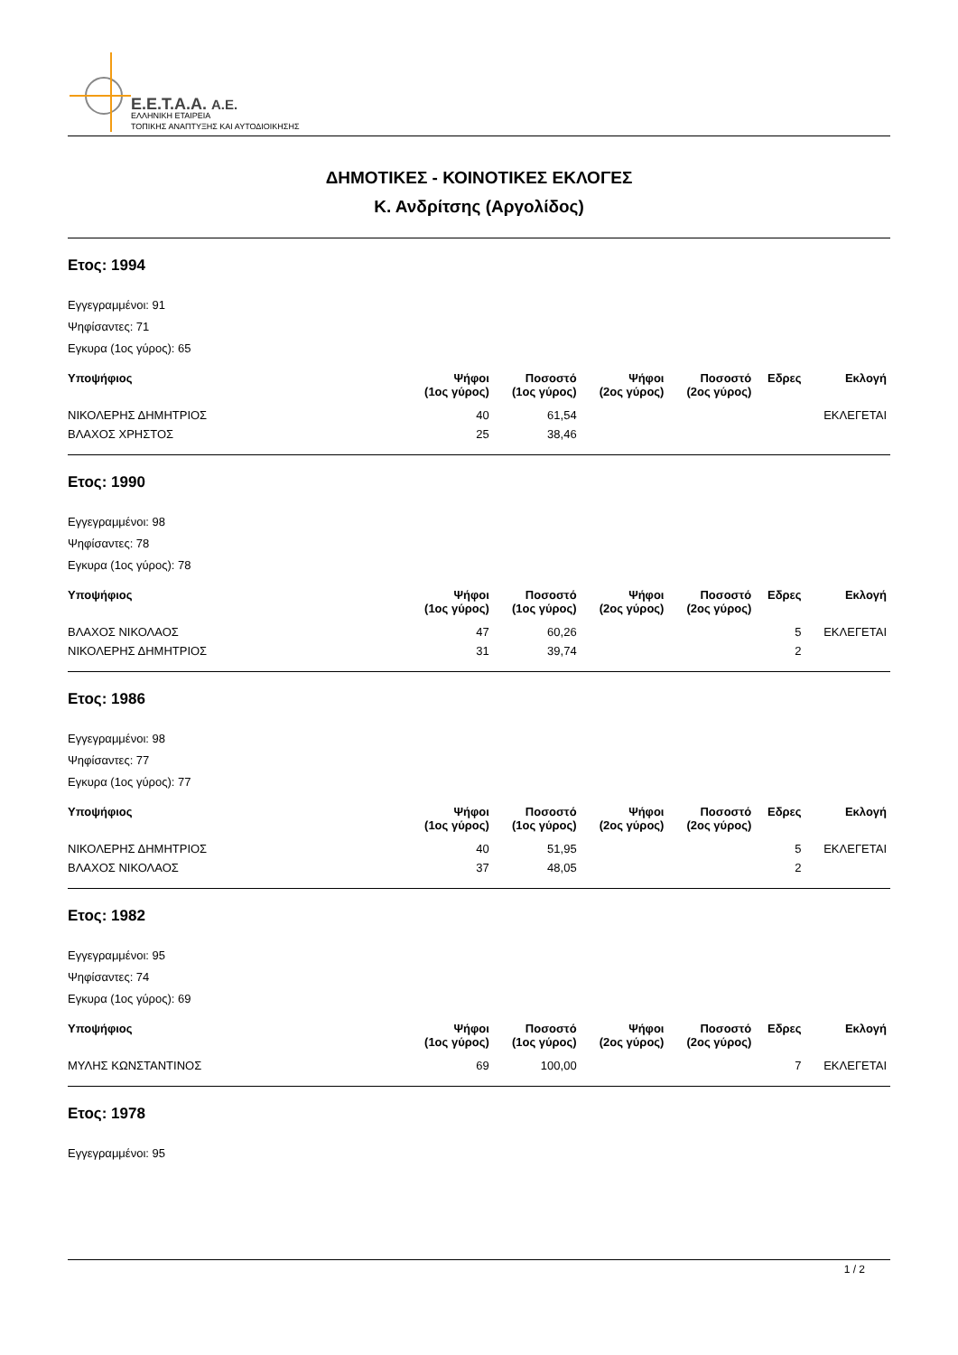E.E.T.A.A. A.E.
ΕΛΛΗΝΙΚΗ ΕΤΑΙΡΕΙΑ
ΤΟΠΙΚΗΣ ΑΝΑΠΤΥΞΗΣ ΚΑΙ ΑΥΤΟΔΙΟΙΚΗΣΗΣ
ΔΗΜΟΤΙΚΕΣ - ΚΟΙΝΟΤΙΚΕΣ ΕΚΛΟΓΕΣ
Κ. Ανδρίτσης (Αργολίδος)
Ετος: 1994
Εγγεγραμμένοι: 91
Ψηφίσαντες: 71
Εγκυρα (1ος γύρος): 65
| Υποψήφιος | Ψήφοι (1ος γύρος) | Ποσοστό (1ος γύρος) | Ψήφοι (2ος γύρος) | Ποσοστό (2ος γύρος) | Εδρες | Εκλογή |
| --- | --- | --- | --- | --- | --- | --- |
| ΝΙΚΟΛΕΡΗΣ ΔΗΜΗΤΡΙΟΣ | 40 | 61,54 | | | | ΕΚΛΕΓΕΤΑΙ |
| ΒΛΑΧΟΣ ΧΡΗΣΤΟΣ | 25 | 38,46 | | | | |
Ετος: 1990
Εγγεγραμμένοι: 98
Ψηφίσαντες: 78
Εγκυρα (1ος γύρος): 78
| Υποψήφιος | Ψήφοι (1ος γύρος) | Ποσοστό (1ος γύρος) | Ψήφοι (2ος γύρος) | Ποσοστό (2ος γύρος) | Εδρες | Εκλογή |
| --- | --- | --- | --- | --- | --- | --- |
| ΒΛΑΧΟΣ ΝΙΚΟΛΑΟΣ | 47 | 60,26 | | | 5 | ΕΚΛΕΓΕΤΑΙ |
| ΝΙΚΟΛΕΡΗΣ ΔΗΜΗΤΡΙΟΣ | 31 | 39,74 | | | 2 | |
Ετος: 1986
Εγγεγραμμένοι: 98
Ψηφίσαντες: 77
Εγκυρα (1ος γύρος): 77
| Υποψήφιος | Ψήφοι (1ος γύρος) | Ποσοστό (1ος γύρος) | Ψήφοι (2ος γύρος) | Ποσοστό (2ος γύρος) | Εδρες | Εκλογή |
| --- | --- | --- | --- | --- | --- | --- |
| ΝΙΚΟΛΕΡΗΣ ΔΗΜΗΤΡΙΟΣ | 40 | 51,95 | | | 5 | ΕΚΛΕΓΕΤΑΙ |
| ΒΛΑΧΟΣ ΝΙΚΟΛΑΟΣ | 37 | 48,05 | | | 2 | |
Ετος: 1982
Εγγεγραμμένοι: 95
Ψηφίσαντες: 74
Εγκυρα (1ος γύρος): 69
| Υποψήφιος | Ψήφοι (1ος γύρος) | Ποσοστό (1ος γύρος) | Ψήφοι (2ος γύρος) | Ποσοστό (2ος γύρος) | Εδρες | Εκλογή |
| --- | --- | --- | --- | --- | --- | --- |
| ΜΥΛΗΣ ΚΩΝΣΤΑΝΤΙΝΟΣ | 69 | 100,00 | | | 7 | ΕΚΛΕΓΕΤΑΙ |
Ετος: 1978
Εγγεγραμμένοι: 95
1 / 2